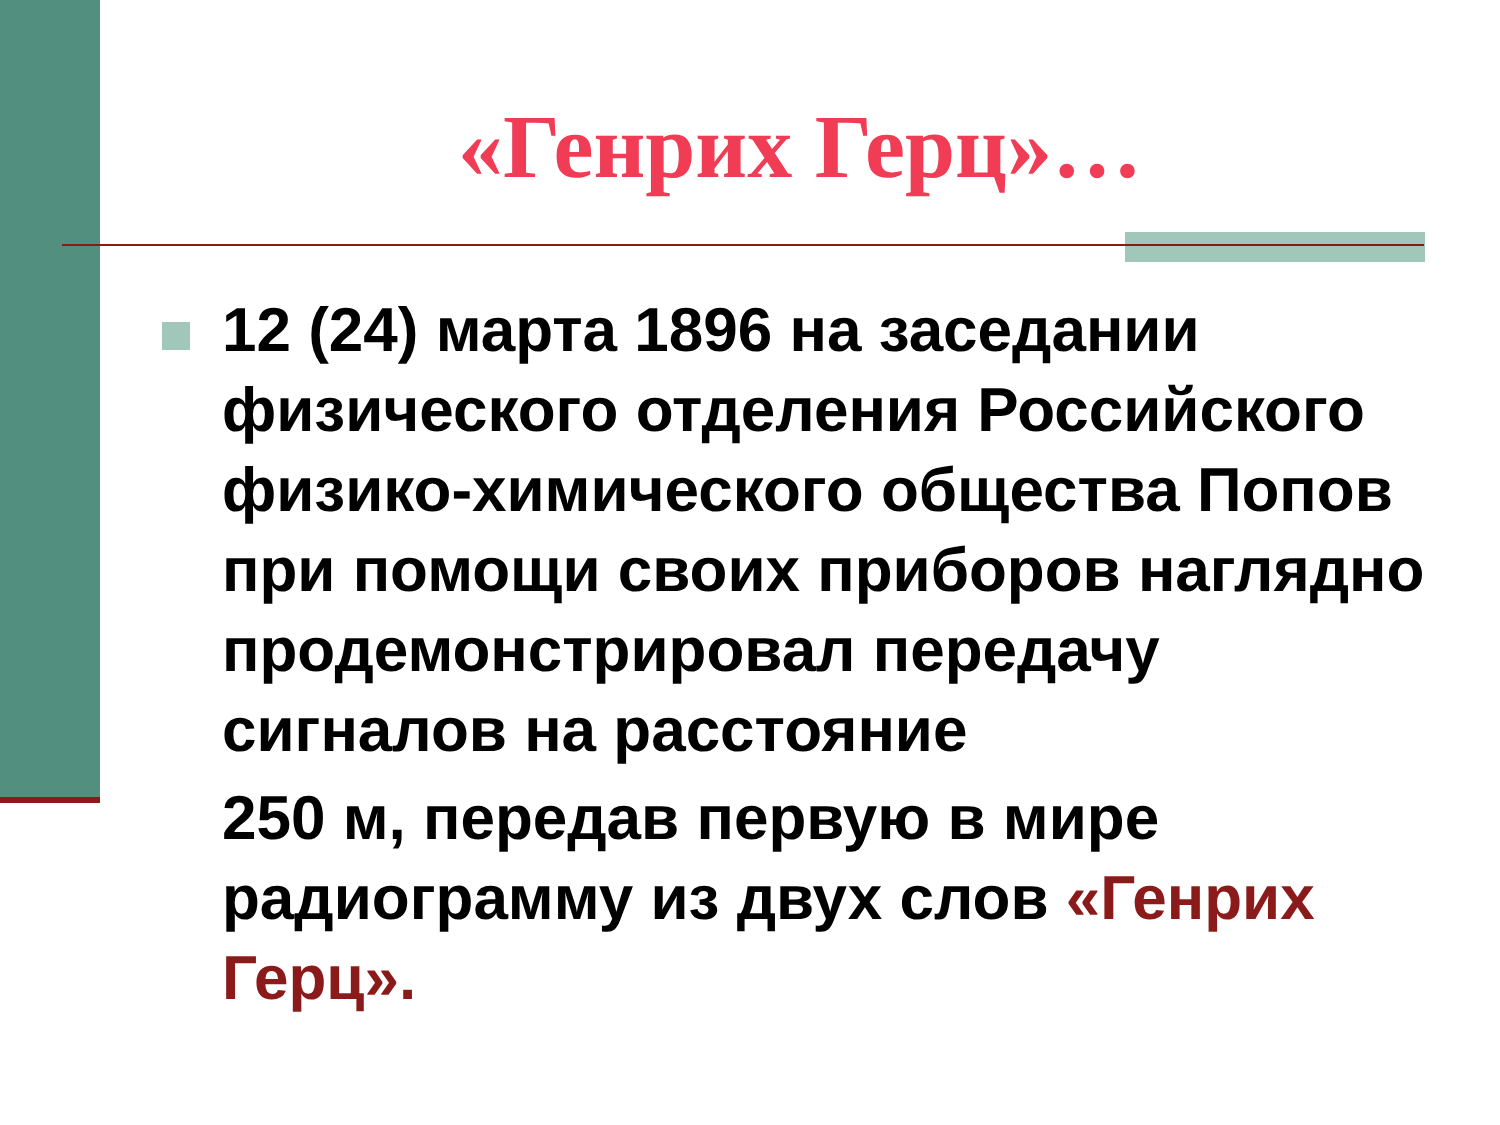«Генрих Герц»…
12 (24) марта 1896 на заседании физического отделения Российского физико-химического общества Попов при помощи своих приборов наглядно продемонстрировал передачу сигналов на расстояние
250 м, передав первую в мире радиограмму из двух слов «Генрих Герц».